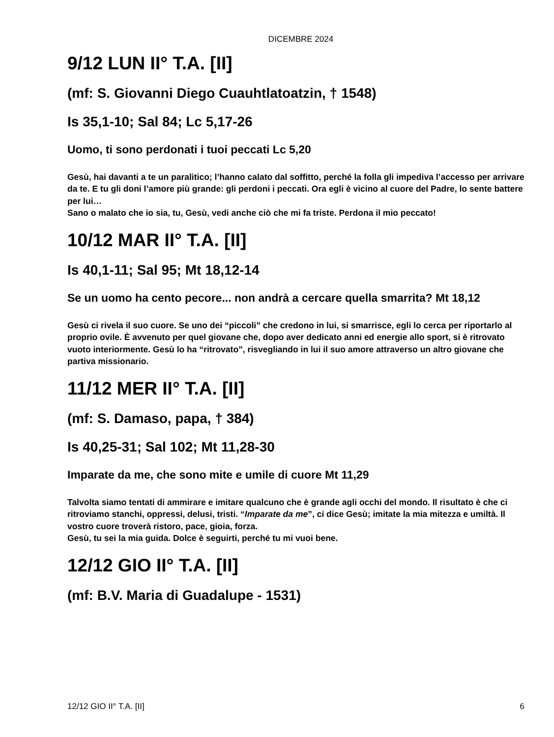DICEMBRE 2024
9/12 LUN II° T.A. [II]
(mf: S. Giovanni Diego Cuauhtlatoatzin, † 1548)
Is 35,1-10; Sal 84; Lc 5,17-26
Uomo, ti sono perdonati i tuoi peccati Lc 5,20
Gesù, hai davanti a te un paralitico; l’hanno calato dal soffitto, perché la folla gli impediva l’accesso per arrivare da te. E tu gli doni l’amore più grande: gli perdoni i peccati. Ora egli è vicino al cuore del Padre, lo sente battere per lui…
Sano o malato che io sia, tu, Gesù, vedi anche ciò che mi fa triste. Perdona il mio peccato!
10/12 MAR II° T.A. [II]
Is 40,1-11; Sal 95; Mt 18,12-14
Se un uomo ha cento pecore... non andrà a cercare quella smarrita? Mt 18,12
Gesù ci rivela il suo cuore. Se uno dei “piccoli” che credono in lui, si smarrisce, egli lo cerca per riportarlo al proprio ovile. È avvenuto per quel giovane che, dopo aver dedicato anni ed energie allo sport, si è ritrovato vuoto interiormente. Gesù lo ha “ritrovato”, risvegliando in lui il suo amore attraverso un altro giovane che partiva missionario.
11/12 MER II° T.A. [II]
(mf: S. Damaso, papa, † 384)
Is 40,25-31; Sal 102; Mt 11,28-30
Imparate da me, che sono mite e umile di cuore Mt 11,29
Talvolta siamo tentati di ammirare e imitare qualcuno che è grande agli occhi del mondo. Il risultato è che ci ritroviamo stanchi, oppressi, delusi, tristi. “Imparate da me”, ci dice Gesù; imitate la mia mitezza e umiltà. Il vostro cuore troverà ristoro, pace, gioia, forza.
Gesù, tu sei la mia guida. Dolce è seguirti, perché tu mi vuoi bene.
12/12 GIO II° T.A. [II]
(mf: B.V. Maria di Guadalupe - 1531)
12/12 GIO II° T.A. [II] 6